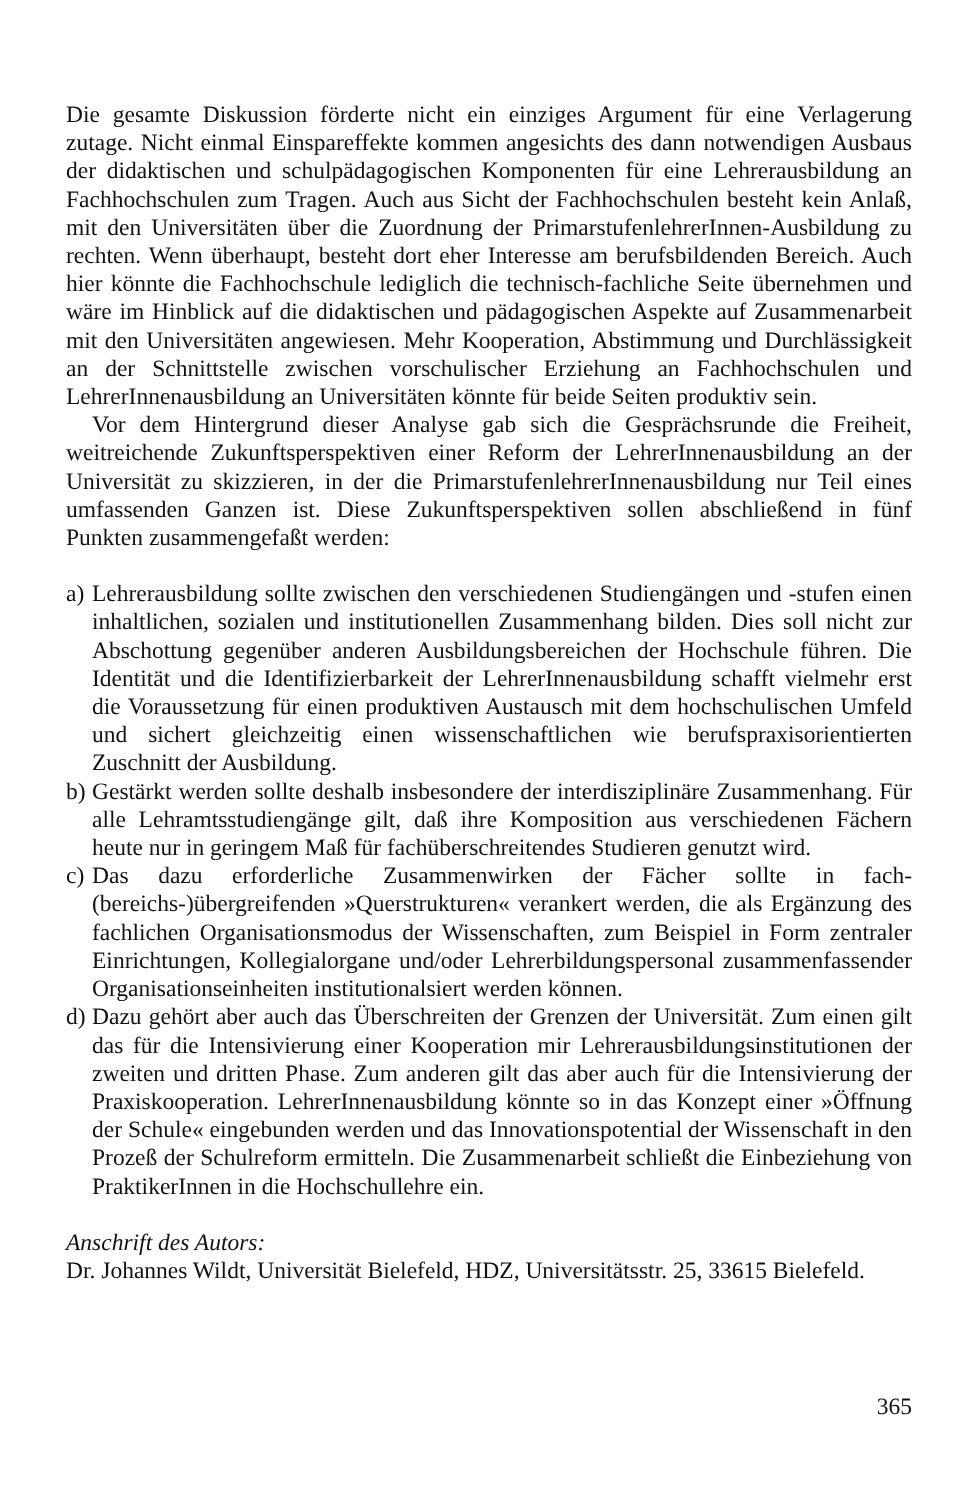Die gesamte Diskussion förderte nicht ein einziges Argument für eine Verlagerung zutage. Nicht einmal Einspareffekte kommen angesichts des dann notwendigen Ausbaus der didaktischen und schulpädagogischen Komponenten für eine Lehrerausbildung an Fachhochschulen zum Tragen. Auch aus Sicht der Fachhochschulen besteht kein Anlaß, mit den Universitäten über die Zuordnung der PrimarstufenlehrerInnen-Ausbildung zu rechten. Wenn überhaupt, besteht dort eher Interesse am berufsbildenden Bereich. Auch hier könnte die Fachhochschule lediglich die technisch-fachliche Seite übernehmen und wäre im Hinblick auf die didaktischen und pädagogischen Aspekte auf Zusammenarbeit mit den Universitäten angewiesen. Mehr Kooperation, Abstimmung und Durchlässigkeit an der Schnittstelle zwischen vorschulischer Erziehung an Fachhochschulen und LehrerInnenausbildung an Universitäten könnte für beide Seiten produktiv sein.
Vor dem Hintergrund dieser Analyse gab sich die Gesprächsrunde die Freiheit, weitreichende Zukunftsperspektiven einer Reform der LehrerInnenausbildung an der Universität zu skizzieren, in der die PrimarstufenlehrerInnenausbildung nur Teil eines umfassenden Ganzen ist. Diese Zukunftsperspektiven sollen abschließend in fünf Punkten zusammengefaßt werden:
a)
Lehrerausbildung sollte zwischen den verschiedenen Studiengängen und -stufen einen inhaltlichen, sozialen und institutionellen Zusammenhang bilden. Dies soll nicht zur Abschottung gegenüber anderen Ausbildungsbereichen der Hochschule führen. Die Identität und die Identifizierbarkeit der LehrerInnenausbildung schafft vielmehr erst die Voraussetzung für einen produktiven Austausch mit dem hochschulischen Umfeld und sichert gleichzeitig einen wissenschaftlichen wie berufspraxisorientierten Zuschnitt der Ausbildung.
b)
Gestärkt werden sollte deshalb insbesondere der interdisziplinäre Zusammenhang. Für alle Lehramtsstudiengänge gilt, daß ihre Komposition aus verschiedenen Fächern heute nur in geringem Maß für fachüberschreitendes Studieren genutzt wird.
c)
Das dazu erforderliche Zusammenwirken der Fächer sollte in fach-(bereichs-)übergreifenden »Querstrukturen« verankert werden, die als Ergänzung des fachlichen Organisationsmodus der Wissenschaften, zum Beispiel in Form zentraler Einrichtungen, Kollegialorgane und/oder Lehrerbildungspersonal zusammenfassender Organisationseinheiten institutionalsiert werden können.
d)
Dazu gehört aber auch das Überschreiten der Grenzen der Universität. Zum einen gilt das für die Intensivierung einer Kooperation mir Lehrerausbildungsinstitutionen der zweiten und dritten Phase. Zum anderen gilt das aber auch für die Intensivierung der Praxiskooperation. LehrerInnenausbildung könnte so in das Konzept einer »Öffnung der Schule« eingebunden werden und das Innovationspotential der Wissenschaft in den Prozeß der Schulreform ermitteln. Die Zusammenarbeit schließt die Einbeziehung von PraktikerInnen in die Hochschullehre ein.
Anschrift des Autors:
Dr. Johannes Wildt, Universität Bielefeld, HDZ, Universitätsstr. 25, 33615 Bielefeld.
365